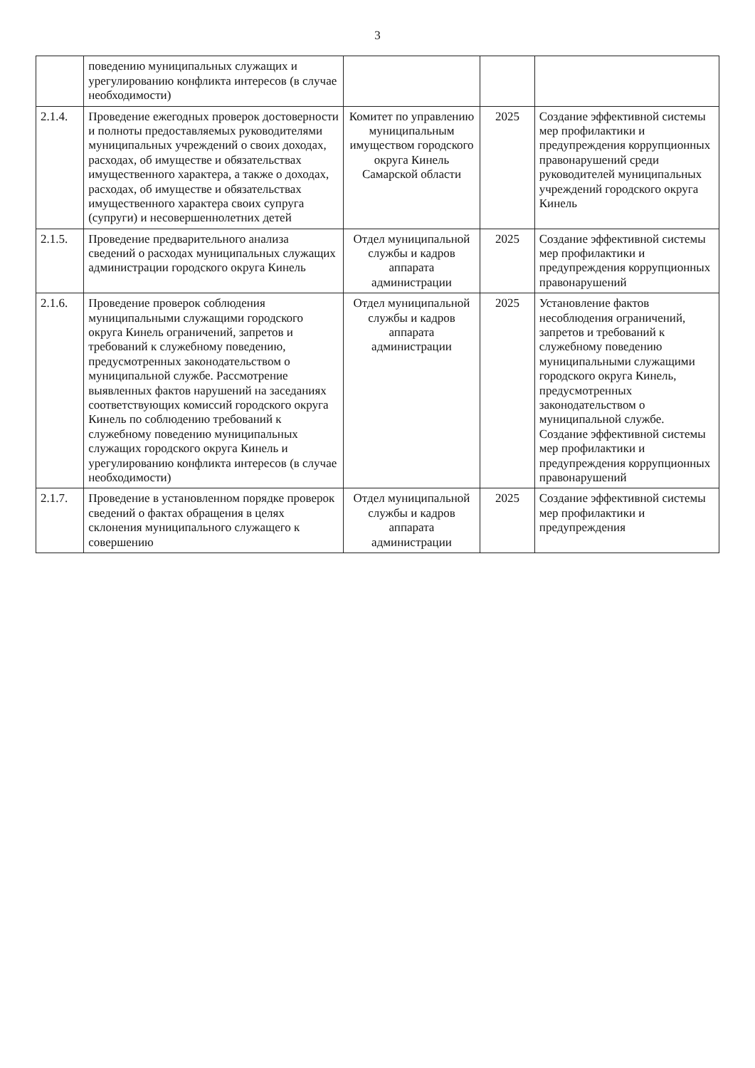3
| | поведению муниципальных служащих и урегулированию конфликта интересов (в случае необходимости) | | | |
| 2.1.4. | Проведение ежегодных проверок достоверности и полноты предоставляемых руководителями муниципальных учреждений о своих доходах, расходах, об имуществе и обязательствах имущественного характера, а также о доходах, расходах, об имуществе и обязательствах имущественного характера своих супруга (супруги) и несовершеннолетних детей | Комитет по управлению муниципальным имуществом городского округа Кинель Самарской области | 2025 | Создание эффективной системы мер профилактики и предупреждения коррупционных правонарушений среди руководителей муниципальных учреждений городского округа Кинель |
| 2.1.5. | Проведение предварительного анализа сведений о расходах муниципальных служащих администрации городского округа Кинель | Отдел муниципальной службы и кадров аппарата администрации | 2025 | Создание эффективной системы мер профилактики и предупреждения коррупционных правонарушений |
| 2.1.6. | Проведение проверок соблюдения муниципальными служащими городского округа Кинель ограничений, запретов и требований к служебному поведению, предусмотренных законодательством о муниципальной службе. Рассмотрение выявленных фактов нарушений на заседаниях соответствующих комиссий городского округа Кинель по соблюдению требований к служебному поведению муниципальных служащих городского округа Кинель и урегулированию конфликта интересов (в случае необходимости) | Отдел муниципальной службы и кадров аппарата администрации | 2025 | Установление фактов несоблюдения ограничений, запретов и требований к служебному поведению муниципальными служащими городского округа Кинель, предусмотренных законодательством о муниципальной службе. Создание эффективной системы мер профилактики и предупреждения коррупционных правонарушений |
| 2.1.7. | Проведение в установленном порядке проверок сведений о фактах обращения в целях склонения муниципального служащего к совершению | Отдел муниципальной службы и кадров аппарата администрации | 2025 | Создание эффективной системы мер профилактики и предупреждения |